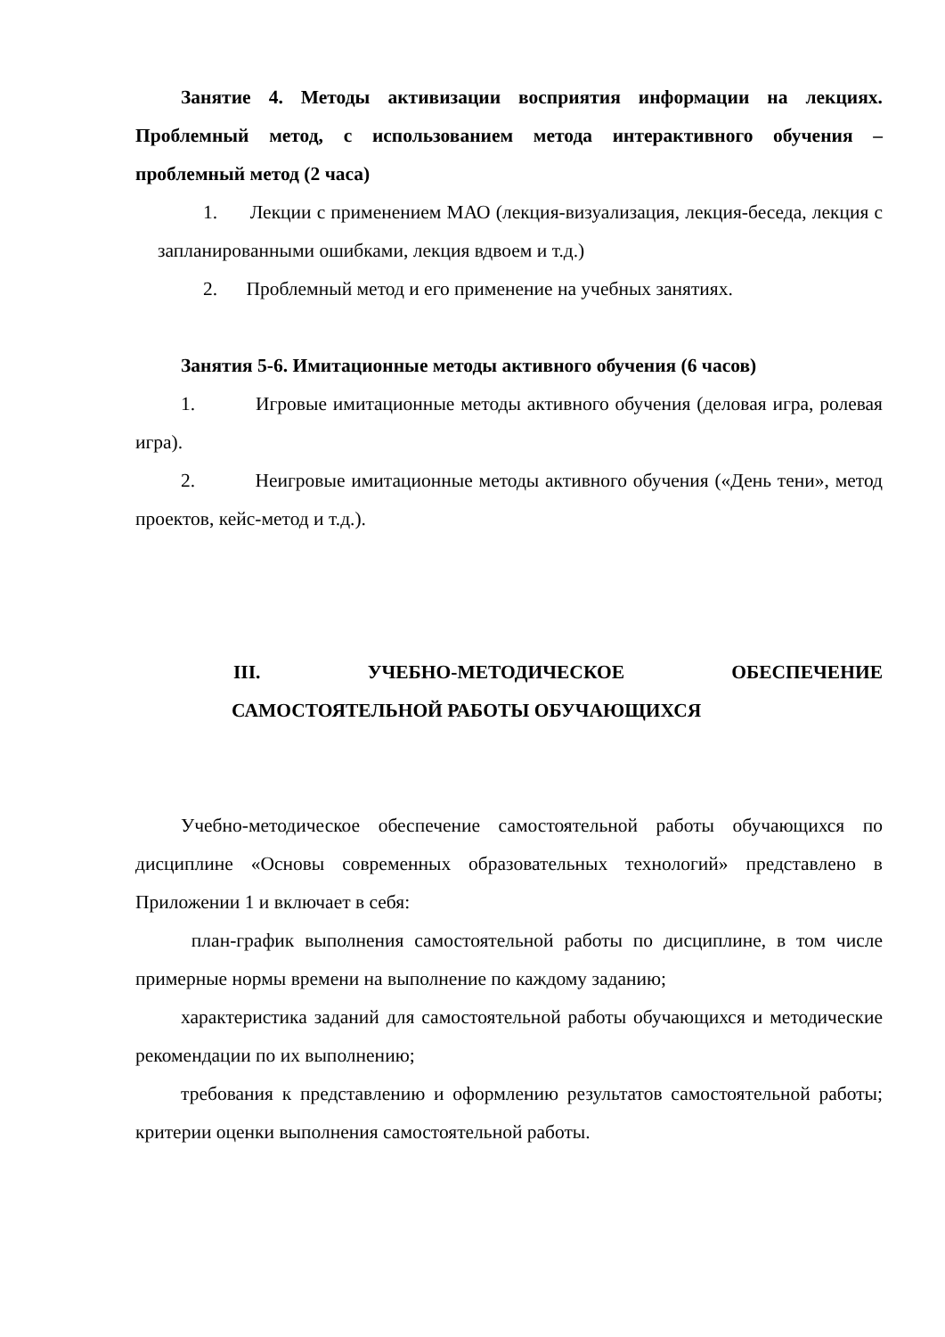Занятие 4. Методы активизации восприятия информации на лекциях. Проблемный метод, с использованием метода интерактивного обучения – проблемный метод (2 часа)
1. Лекции с применением МАО (лекция-визуализация, лекция-беседа, лекция с запланированными ошибками, лекция вдвоем и т.д.)
2. Проблемный метод и его применение на учебных занятиях.
Занятия 5-6. Имитационные методы активного обучения (6 часов)
1. Игровые имитационные методы активного обучения (деловая игра, ролевая игра).
2. Неигровые имитационные методы активного обучения («День тени», метод проектов, кейс-метод и т.д.).
III. УЧЕБНО-МЕТОДИЧЕСКОЕ ОБЕСПЕЧЕНИЕ
САМОСТОЯТЕЛЬНОЙ РАБОТЫ ОБУЧАЮЩИХСЯ
Учебно-методическое обеспечение самостоятельной работы обучающихся по дисциплине «Основы современных образовательных технологий» представлено в Приложении 1 и включает в себя:
план-график выполнения самостоятельной работы по дисциплине, в том числе примерные нормы времени на выполнение по каждому заданию;
характеристика заданий для самостоятельной работы обучающихся и методические рекомендации по их выполнению;
требования к представлению и оформлению результатов самостоятельной работы; критерии оценки выполнения самостоятельной работы.